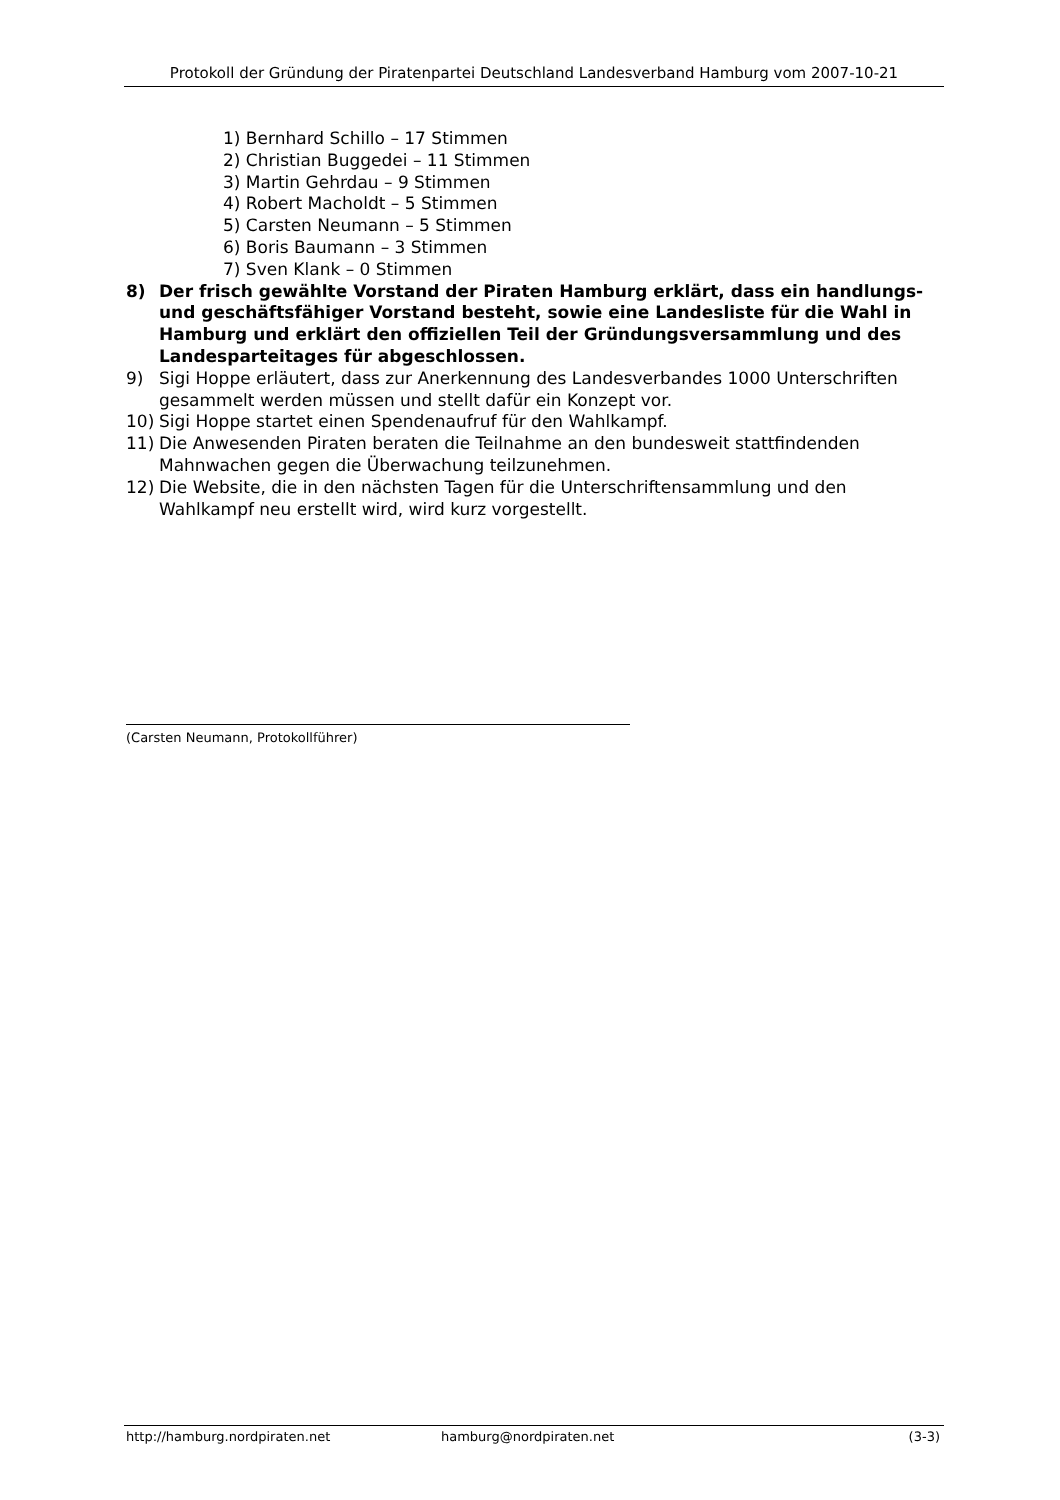Protokoll der Gründung der Piratenpartei Deutschland Landesverband Hamburg vom 2007-10-21
1) Bernhard Schillo – 17 Stimmen
2) Christian Buggedei – 11 Stimmen
3) Martin Gehrdau – 9 Stimmen
4) Robert Macholdt – 5 Stimmen
5) Carsten Neumann – 5 Stimmen
6) Boris Baumann – 3 Stimmen
7) Sven Klank – 0 Stimmen
8) Der frisch gewählte Vorstand der Piraten Hamburg erklärt, dass ein handlungs- und geschäftsfähiger Vorstand besteht, sowie eine Landesliste für die Wahl in Hamburg und erklärt den offiziellen Teil der Gründungsversammlung und des Landesparteitages für abgeschlossen.
9) Sigi Hoppe erläutert, dass zur Anerkennung des Landesverbandes 1000 Unterschriften gesammelt werden müssen und stellt dafür ein Konzept vor.
10) Sigi Hoppe startet einen Spendenaufruf für den Wahlkampf.
11) Die Anwesenden Piraten beraten die Teilnahme an den bundesweit stattfindenden Mahnwachen gegen die Überwachung teilzunehmen.
12) Die Website, die in den nächsten Tagen für die Unterschriftensammlung und den Wahlkampf neu erstellt wird, wird kurz vorgestellt.
(Carsten Neumann, Protokollführer)
http://hamburg.nordpiraten.net hamburg@nordpiraten.net (3-3)